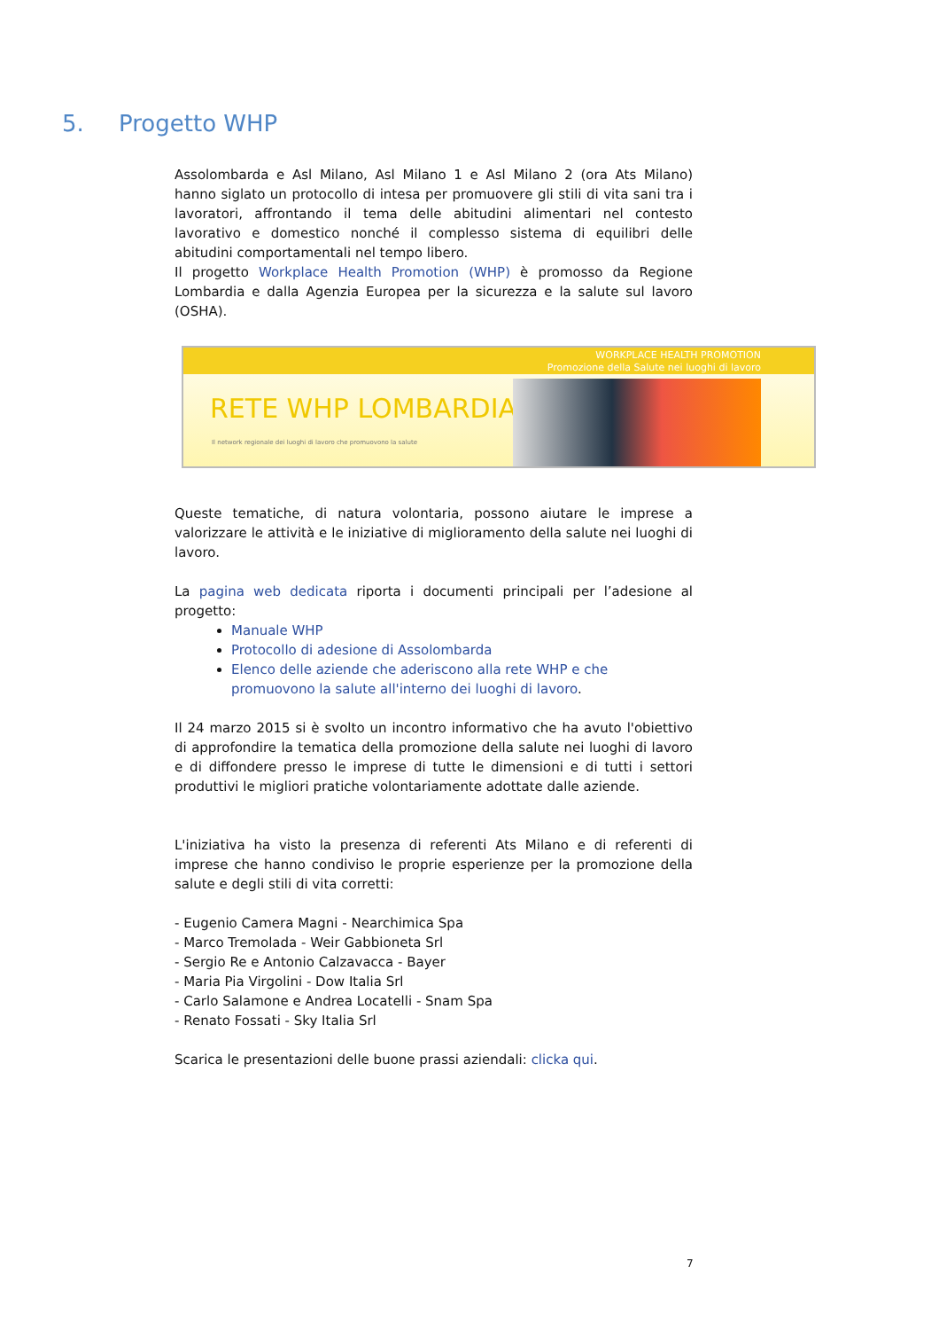5. Progetto WHP
Assolombarda e Asl Milano, Asl Milano 1 e Asl Milano 2 (ora Ats Milano) hanno siglato un protocollo di intesa per promuovere gli stili di vita sani tra i lavoratori, affrontando il tema delle abitudini alimentari nel contesto lavorativo e domestico nonché il complesso sistema di equilibri delle abitudini comportamentali nel tempo libero.
Il progetto Workplace Health Promotion (WHP) è promosso da Regione Lombardia e dalla Agenzia Europea per la sicurezza e la salute sul lavoro (OSHA).
WORKPLACE HEALTH PROMOTION
Promozione della Salute nei luoghi di lavoro
RETE WHP LOMBARDIA
Il network regionale dei luoghi di lavoro che promuovono la salute
Queste tematiche, di natura volontaria, possono aiutare le imprese a valorizzare le attività e le iniziative di miglioramento della salute nei luoghi di lavoro.
La pagina web dedicata riporta i documenti principali per l’adesione al progetto:
Manuale WHP
Protocollo di adesione di Assolombarda
Elenco delle aziende che aderiscono alla rete WHP e che promuovono la salute all'interno dei luoghi di lavoro.
Il 24 marzo 2015 si è svolto un incontro informativo che ha avuto l'obiettivo di approfondire la tematica della promozione della salute nei luoghi di lavoro e di diffondere presso le imprese di tutte le dimensioni e di tutti i settori produttivi le migliori pratiche volontariamente adottate dalle aziende.
L'iniziativa ha visto la presenza di referenti Ats Milano e di referenti di imprese che hanno condiviso le proprie esperienze per la promozione della salute e degli stili di vita corretti:
- Eugenio Camera Magni - Nearchimica Spa
- Marco Tremolada - Weir Gabbioneta Srl
- Sergio Re e Antonio Calzavacca - Bayer
- Maria Pia Virgolini - Dow Italia Srl
- Carlo Salamone e Andrea Locatelli - Snam Spa
- Renato Fossati - Sky Italia Srl
Scarica le presentazioni delle buone prassi aziendali: clicka qui.
7